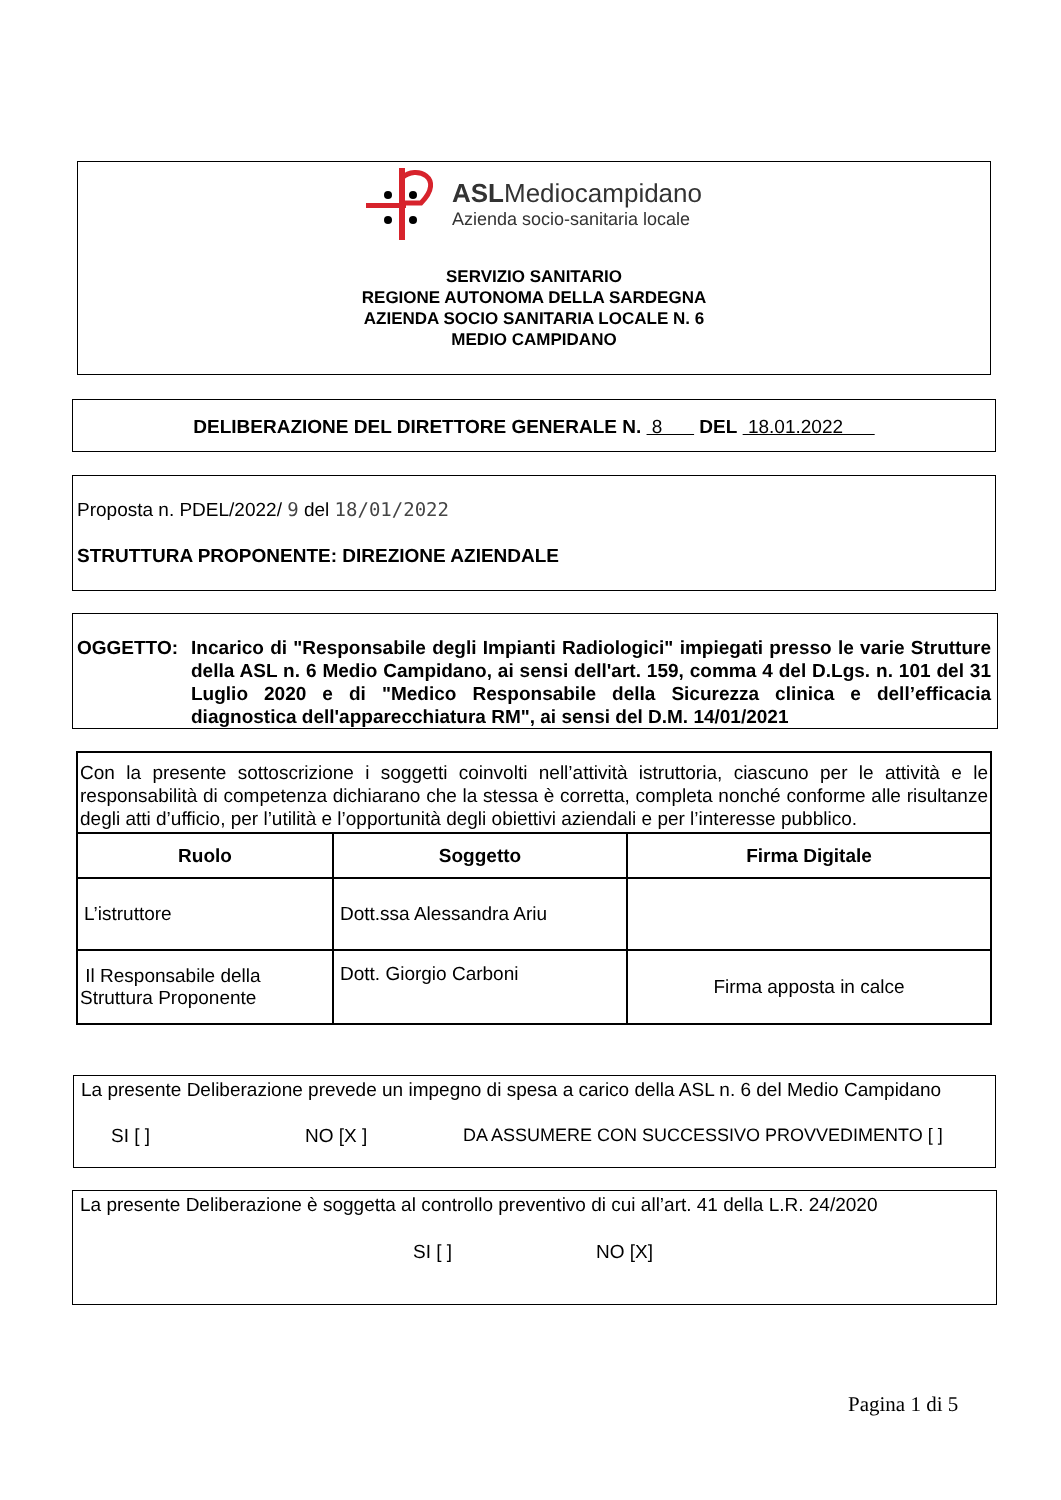ASLMediocampidano
Azienda socio-sanitaria locale
SERVIZIO SANITARIO
REGIONE AUTONOMA DELLA SARDEGNA
AZIENDA SOCIO SANITARIA LOCALE N. 6
MEDIO CAMPIDANO
DELIBERAZIONE DEL DIRETTORE GENERALE N. 8 DEL 18.01.2022
Proposta n. PDEL/2022/ 9 del 18/01/2022
STRUTTURA PROPONENTE: DIREZIONE AZIENDALE
OGGETTO: Incarico di "Responsabile degli Impianti Radiologici" impiegati presso le varie Strutture della ASL n. 6 Medio Campidano, ai sensi dell'art. 159, comma 4 del D.Lgs. n. 101 del 31 Luglio 2020 e di "Medico Responsabile della Sicurezza clinica e dell’efficacia diagnostica dell'apparecchiatura RM", ai sensi del D.M. 14/01/2021
| Con la presente sottoscrizione i soggetti coinvolti nell’attività istruttoria, ciascuno per le attività e le responsabilità di competenza dichiarano che la stessa è corretta, completa nonché conforme alle risultanze degli atti d’ufficio, per l’utilità e l’opportunità degli obiettivi aziendali e per l’interesse pubblico. | | |
| Ruolo | Soggetto | Firma Digitale |
| L’istruttore | Dott.ssa Alessandra Ariu | |
| Il Responsabile della Struttura Proponente | Dott. Giorgio Carboni | Firma apposta in calce |
La presente Deliberazione prevede un impegno di spesa a carico della ASL n. 6 del Medio Campidano
SI [ ] NO [X ] DA ASSUMERE CON SUCCESSIVO PROVVEDIMENTO [ ]
La presente Deliberazione è soggetta al controllo preventivo di cui all’art. 41 della L.R. 24/2020
SI [ ] NO [X]
Pagina 1 di 5